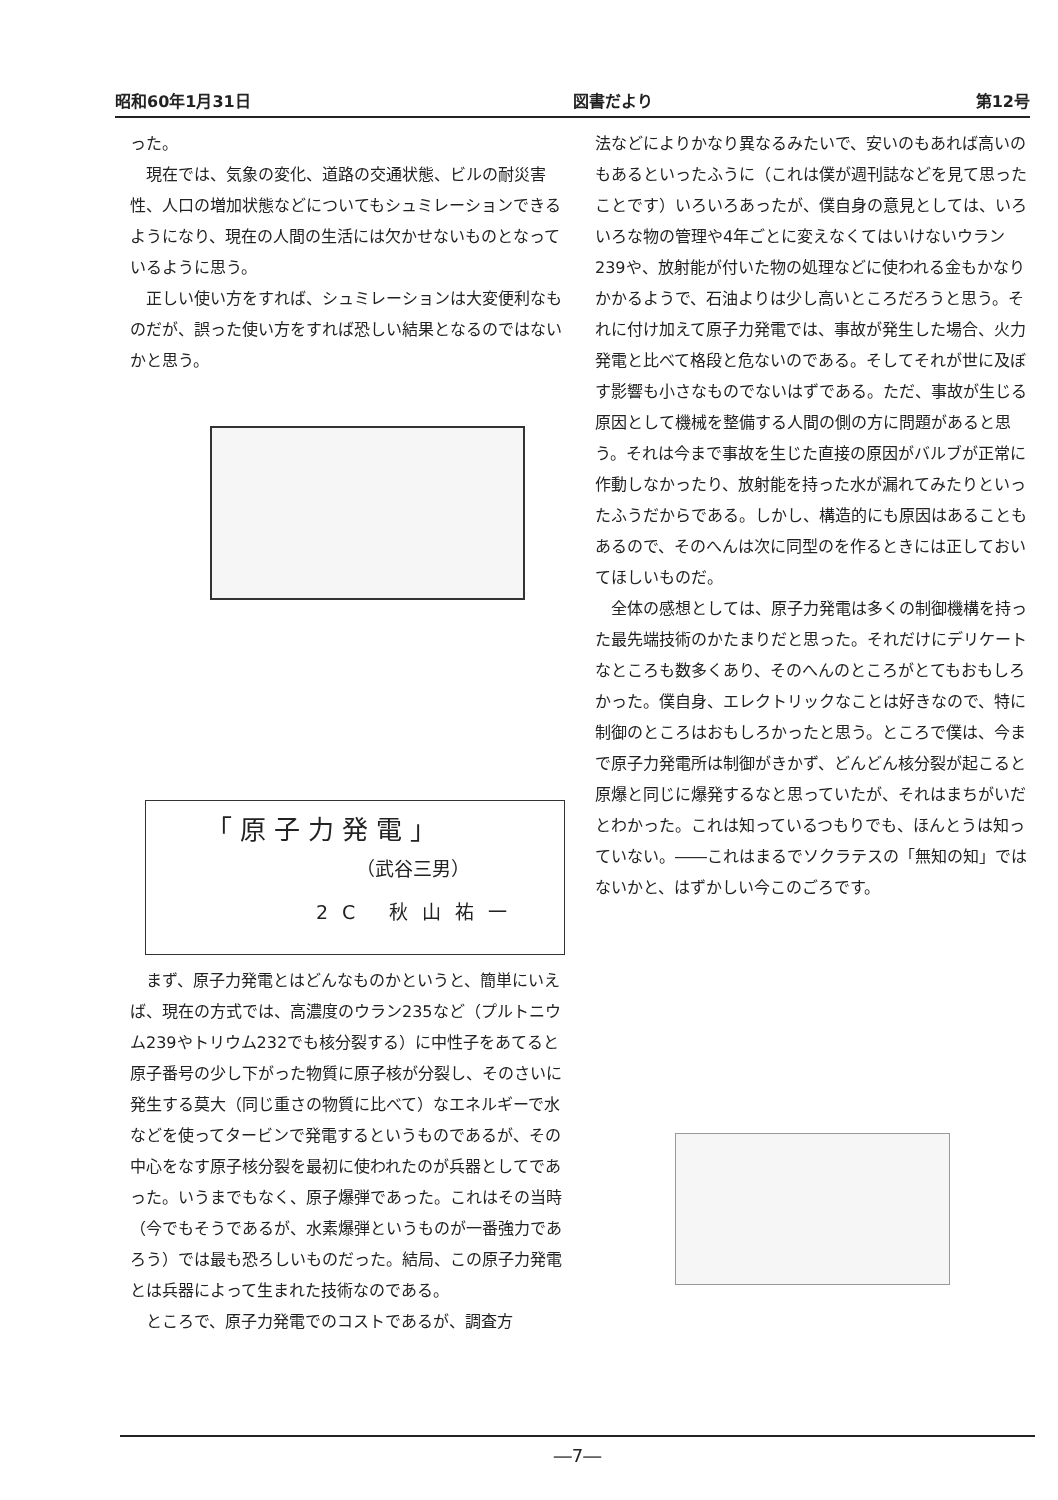昭和60年1月31日 図書だより 第12号
った。
現在では、気象の変化、道路の交通状態、ビルの耐災害性、人口の増加状態などについてもシュミレーションできるようになり、現在の人間の生活には欠かせないものとなっているように思う。
正しい使い方をすれば、シュミレーションは大変便利なものだが、誤った使い方をすれば恐しい結果となるのではないかと思う。
「原子力発電」
（武谷三男）
2C 秋山祐一
まず、原子力発電とはどんなものかというと、簡単にいえば、現在の方式では、高濃度のウラン235など（プルトニウム239やトリウム232でも核分裂する）に中性子をあてると原子番号の少し下がった物質に原子核が分裂し、そのさいに発生する莫大（同じ重さの物質に比べて）なエネルギーで水などを使ってタービンで発電するというものであるが、その中心をなす原子核分裂を最初に使われたのが兵器としてであった。いうまでもなく、原子爆弾であった。これはその当時（今でもそうであるが、水素爆弾というものが一番強力であろう）では最も恐ろしいものだった。結局、この原子力発電とは兵器によって生まれた技術なのである。
ところで、原子力発電でのコストであるが、調査方
法などによりかなり異なるみたいで、安いのもあれば高いのもあるといったふうに（これは僕が週刊誌などを見て思ったことです）いろいろあったが、僕自身の意見としては、いろいろな物の管理や4年ごとに変えなくてはいけないウラン239や、放射能が付いた物の処理などに使われる金もかなりかかるようで、石油よりは少し高いところだろうと思う。それに付け加えて原子力発電では、事故が発生した場合、火力発電と比べて格段と危ないのである。そしてそれが世に及ぼす影響も小さなものでないはずである。ただ、事故が生じる原因として機械を整備する人間の側の方に問題があると思う。それは今まで事故を生じた直接の原因がバルブが正常に作動しなかったり、放射能を持った水が漏れてみたりといったふうだからである。しかし、構造的にも原因はあることもあるので、そのへんは次に同型のを作るときには正しておいてほしいものだ。
全体の感想としては、原子力発電は多くの制御機構を持った最先端技術のかたまりだと思った。それだけにデリケートなところも数多くあり、そのへんのところがとてもおもしろかった。僕自身、エレクトリックなことは好きなので、特に制御のところはおもしろかったと思う。ところで僕は、今まで原子力発電所は制御がきかず、どんどん核分裂が起こると原爆と同じに爆発するなと思っていたが、それはまちがいだとわかった。これは知っているつもりでも、ほんとうは知っていない。――これはまるでソクラテスの「無知の知」ではないかと、はずかしい今このごろです。
―7―